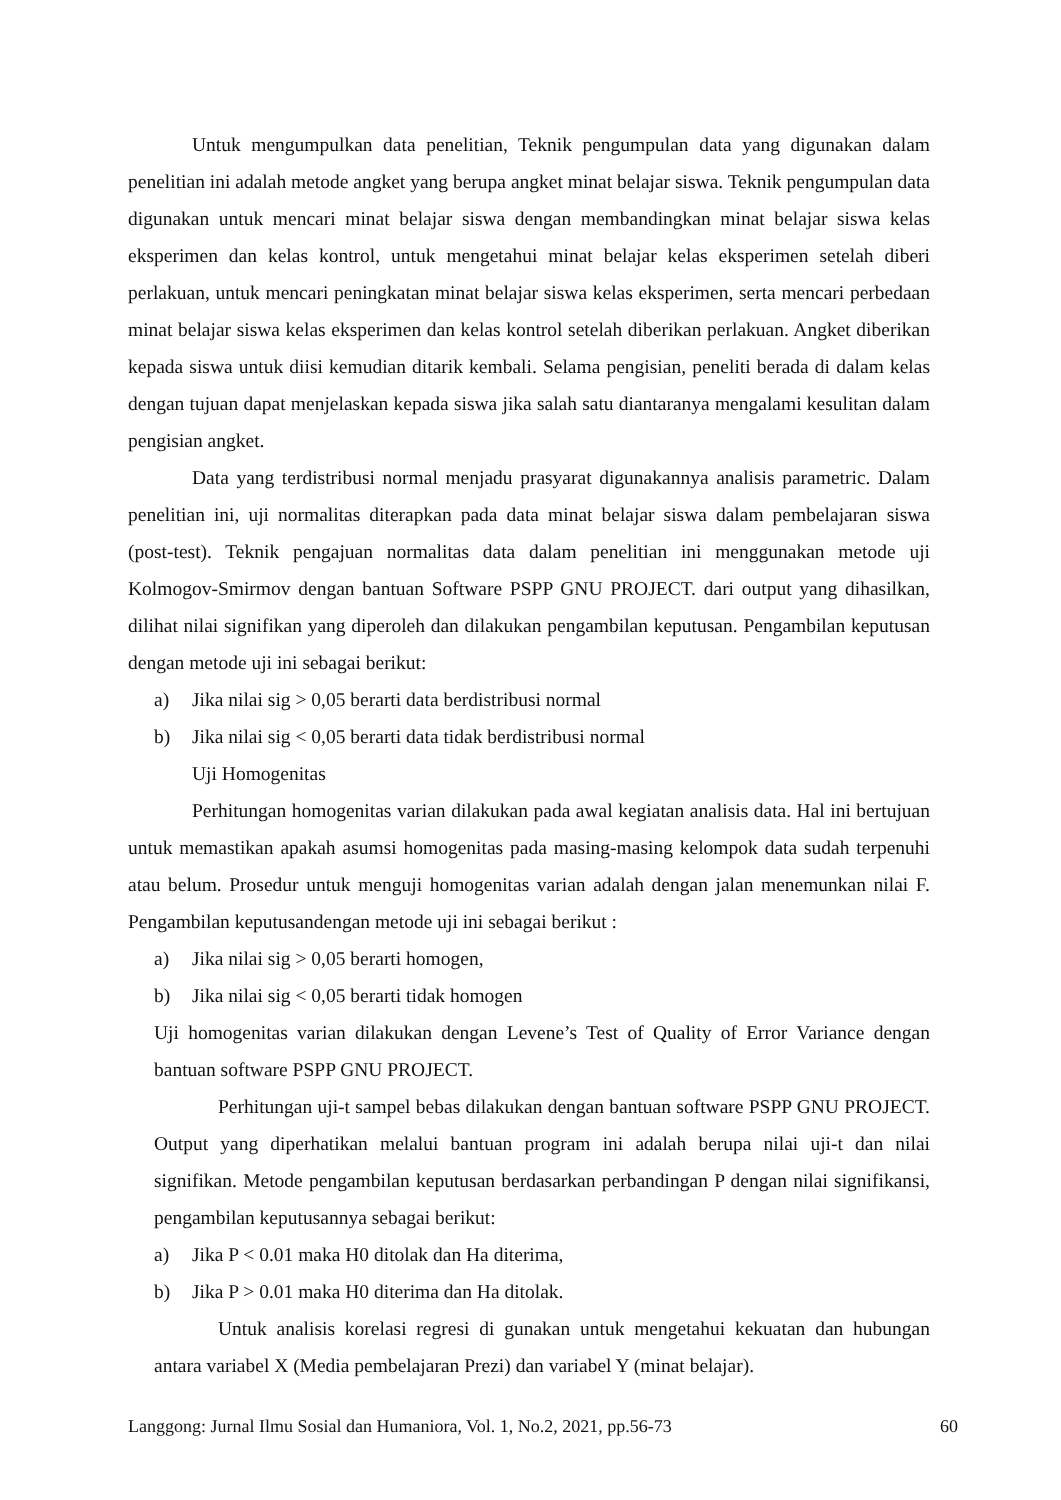Untuk mengumpulkan data penelitian, Teknik pengumpulan data yang digunakan dalam penelitian ini adalah metode angket yang berupa angket minat belajar siswa. Teknik pengumpulan data digunakan untuk mencari minat belajar siswa dengan membandingkan minat belajar siswa kelas eksperimen dan kelas kontrol, untuk mengetahui minat belajar kelas eksperimen setelah diberi perlakuan, untuk mencari peningkatan minat belajar siswa kelas eksperimen, serta mencari perbedaan minat belajar siswa kelas eksperimen dan kelas kontrol setelah diberikan perlakuan. Angket diberikan kepada siswa untuk diisi kemudian ditarik kembali. Selama pengisian, peneliti berada di dalam kelas dengan tujuan dapat menjelaskan kepada siswa jika salah satu diantaranya mengalami kesulitan dalam pengisian angket.
Data yang terdistribusi normal menjadu prasyarat digunakannya analisis parametric. Dalam penelitian ini, uji normalitas diterapkan pada data minat belajar siswa dalam pembelajaran siswa (post-test). Teknik pengajuan normalitas data dalam penelitian ini menggunakan metode uji Kolmogov-Smirmov dengan bantuan Software PSPP GNU PROJECT. dari output yang dihasilkan, dilihat nilai signifikan yang diperoleh dan dilakukan pengambilan keputusan. Pengambilan keputusan dengan metode uji ini sebagai berikut:
a) Jika nilai sig > 0,05 berarti data berdistribusi normal
b) Jika nilai sig < 0,05 berarti data tidak berdistribusi normal
Uji Homogenitas
Perhitungan homogenitas varian dilakukan pada awal kegiatan analisis data. Hal ini bertujuan untuk memastikan apakah asumsi homogenitas pada masing-masing kelompok data sudah terpenuhi atau belum. Prosedur untuk menguji homogenitas varian adalah dengan jalan menemunkan nilai F. Pengambilan keputusandengan metode uji ini sebagai berikut :
a) Jika nilai sig > 0,05 berarti homogen,
b) Jika nilai sig < 0,05 berarti tidak homogen
Uji homogenitas varian dilakukan dengan Levene’s Test of Quality of Error Variance dengan bantuan software PSPP GNU PROJECT.
Perhitungan uji-t sampel bebas dilakukan dengan bantuan software PSPP GNU PROJECT. Output yang diperhatikan melalui bantuan program ini adalah berupa nilai uji-t dan nilai signifikan. Metode pengambilan keputusan berdasarkan perbandingan P dengan nilai signifikansi, pengambilan keputusannya sebagai berikut:
a) Jika P < 0.01 maka H0 ditolak dan Ha diterima,
b) Jika P > 0.01 maka H0 diterima dan Ha ditolak.
Untuk analisis korelasi regresi di gunakan untuk mengetahui kekuatan dan hubungan antara variabel X (Media pembelajaran Prezi) dan variabel Y (minat belajar).
Langgong: Jurnal Ilmu Sosial dan Humaniora, Vol. 1, No.2, 2021, pp.56-73 60